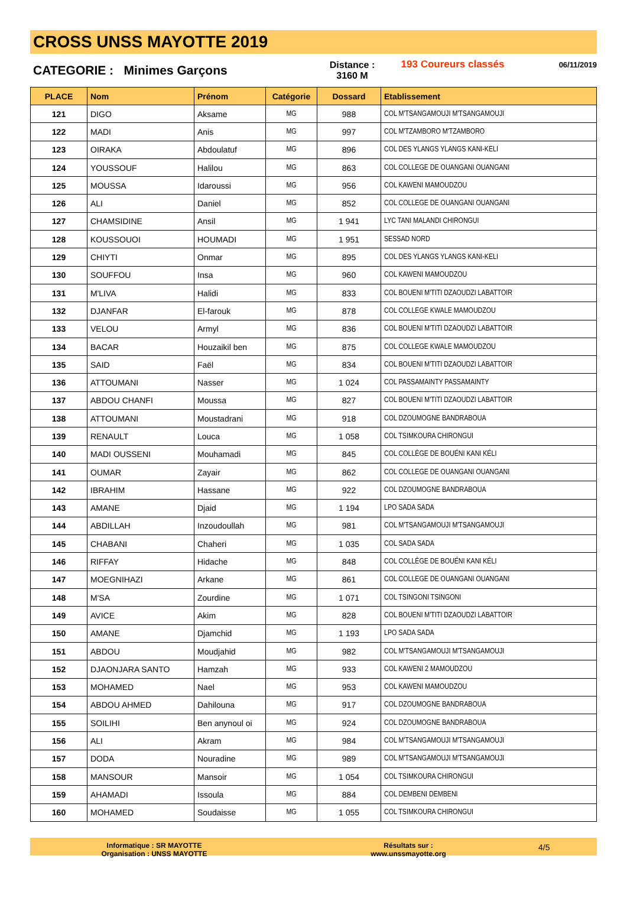CROSS UNSS MAYOTTE 2019
CATEGORIE : Minimes Garçons
Distance :
3160 M
193 Coureurs classés
06/11/2019
| PLACE | Nom | Prénom | Catégorie | Dossard | Etablissement |
| --- | --- | --- | --- | --- | --- |
| 121 | DIGO | Aksame | MG | 988 | COL M'TSANGAMOUJI M'TSANGAMOUJI |
| 122 | MADI | Anis | MG | 997 | COL M'TZAMBORO M'TZAMBORO |
| 123 | OIRAKA | Abdoulatuf | MG | 896 | COL DES YLANGS YLANGS KANI-KELI |
| 124 | YOUSSOUF | Halilou | MG | 863 | COL COLLEGE DE OUANGANI OUANGANI |
| 125 | MOUSSA | Idaroussi | MG | 956 | COL KAWENI MAMOUDZOU |
| 126 | ALI | Daniel | MG | 852 | COL COLLEGE DE OUANGANI OUANGANI |
| 127 | CHAMSIDINE | Ansil | MG | 1 941 | LYC TANI MALANDI CHIRONGUI |
| 128 | KOUSSOUOI | HOUMADI | MG | 1 951 | SESSAD NORD |
| 129 | CHIYTI | Onmar | MG | 895 | COL DES YLANGS YLANGS KANI-KELI |
| 130 | SOUFFOU | Insa | MG | 960 | COL KAWENI MAMOUDZOU |
| 131 | M'LIVA | Halidi | MG | 833 | COL BOUENI M'TITI DZAOUDZI LABATTOIR |
| 132 | DJANFAR | El-farouk | MG | 878 | COL COLLEGE KWALE MAMOUDZOU |
| 133 | VELOU | Armyl | MG | 836 | COL BOUENI M'TITI DZAOUDZI LABATTOIR |
| 134 | BACAR | Houzaikil ben | MG | 875 | COL COLLEGE KWALE MAMOUDZOU |
| 135 | SAID | Faël | MG | 834 | COL BOUENI M'TITI DZAOUDZI LABATTOIR |
| 136 | ATTOUMANI | Nasser | MG | 1 024 | COL PASSAMAINTY PASSAMAINTY |
| 137 | ABDOU CHANFI | Moussa | MG | 827 | COL BOUENI M'TITI DZAOUDZI LABATTOIR |
| 138 | ATTOUMANI | Moustadrani | MG | 918 | COL DZOUMOGNE BANDRABOUA |
| 139 | RENAULT | Louca | MG | 1 058 | COL TSIMKOURA CHIRONGUI |
| 140 | MADI OUSSENI | Mouhamadi | MG | 845 | COL COLLÈGE DE BOUÉNI KANI KÉLI |
| 141 | OUMAR | Zayair | MG | 862 | COL COLLEGE DE OUANGANI OUANGANI |
| 142 | IBRAHIM | Hassane | MG | 922 | COL DZOUMOGNE BANDRABOUA |
| 143 | AMANE | Djaid | MG | 1 194 | LPO SADA SADA |
| 144 | ABDILLAH | Inzoudoullah | MG | 981 | COL M'TSANGAMOUJI M'TSANGAMOUJI |
| 145 | CHABANI | Chaheri | MG | 1 035 | COL SADA SADA |
| 146 | RIFFAY | Hidache | MG | 848 | COL COLLÈGE DE BOUÉNI KANI KÉLI |
| 147 | MOEGNIHAZI | Arkane | MG | 861 | COL COLLEGE DE OUANGANI OUANGANI |
| 148 | M'SA | Zourdine | MG | 1 071 | COL TSINGONI TSINGONI |
| 149 | AVICE | Akim | MG | 828 | COL BOUENI M'TITI DZAOUDZI LABATTOIR |
| 150 | AMANE | Djamchid | MG | 1 193 | LPO SADA SADA |
| 151 | ABDOU | Moudjahid | MG | 982 | COL M'TSANGAMOUJI M'TSANGAMOUJI |
| 152 | DJAONJARA SANTO | Hamzah | MG | 933 | COL KAWENI 2 MAMOUDZOU |
| 153 | MOHAMED | Nael | MG | 953 | COL KAWENI MAMOUDZOU |
| 154 | ABDOU AHMED | Dahilouna | MG | 917 | COL DZOUMOGNE BANDRABOUA |
| 155 | SOILIHI | Ben anynoul oi | MG | 924 | COL DZOUMOGNE BANDRABOUA |
| 156 | ALI | Akram | MG | 984 | COL M'TSANGAMOUJI M'TSANGAMOUJI |
| 157 | DODA | Nouradine | MG | 989 | COL M'TSANGAMOUJI M'TSANGAMOUJI |
| 158 | MANSOUR | Mansoir | MG | 1 054 | COL TSIMKOURA CHIRONGUI |
| 159 | AHAMADI | Issoula | MG | 884 | COL DEMBENI DEMBENI |
| 160 | MOHAMED | Soudaisse | MG | 1 055 | COL TSIMKOURA CHIRONGUI |
Informatique : SR MAYOTTE
Organisation : UNSS MAYOTTE
Résultats sur :
www.unssmayotte.org
4/5